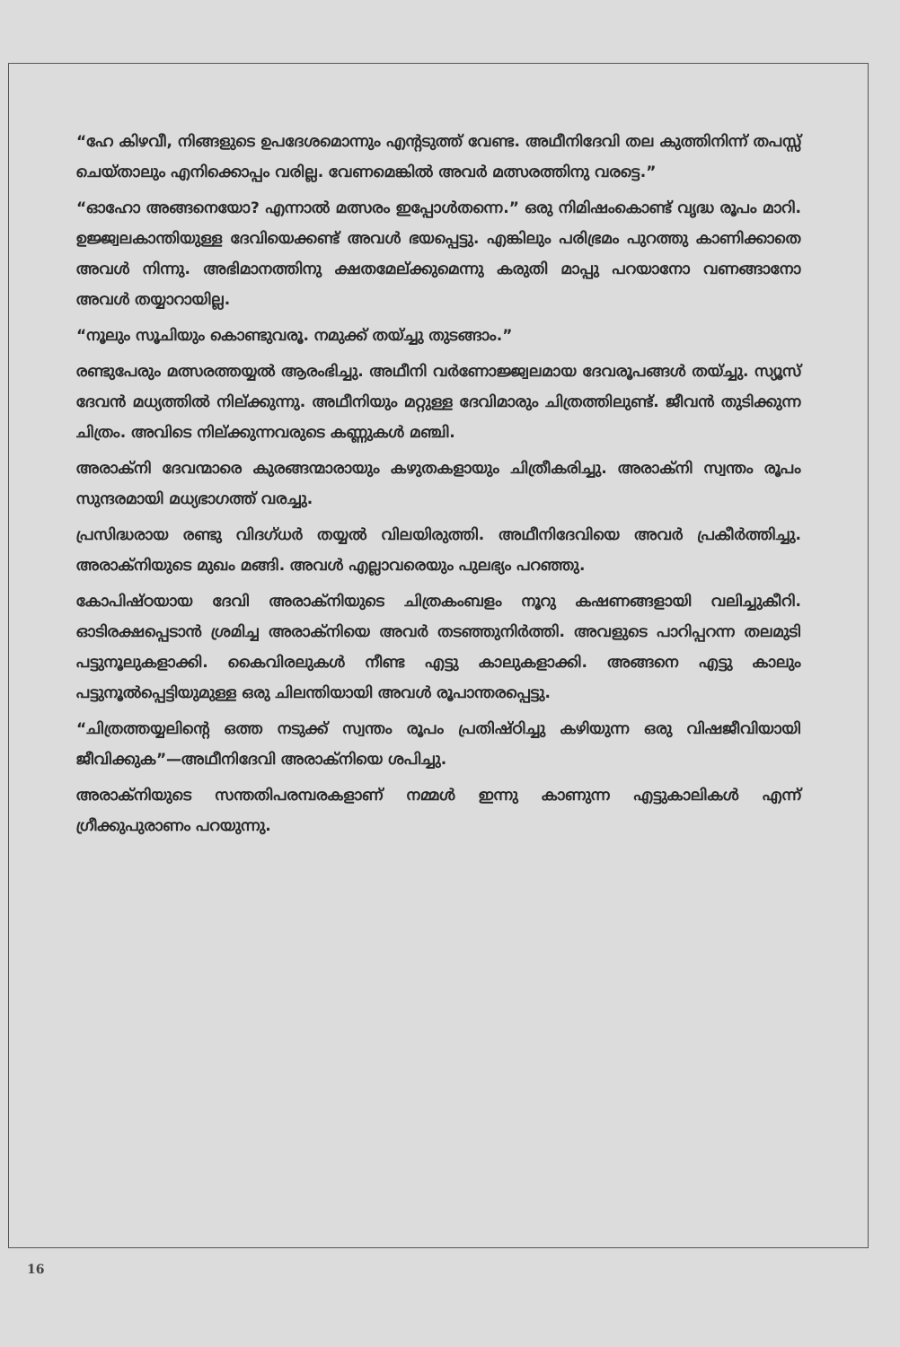“ഹേ കിഴവീ, നിങ്ങളുടെ ഉപദേശമൊന്നും എന്റടുത്ത് വേണ്ട. അഥീനിദേവി തല കുത്തിനിന്ന് തപസ്സ് ചെയ്താലും എനിക്കൊപ്പം വരില്ല. വേണമെങ്കിൽ അവർ മത്സരത്തിനു വരട്ടെ.”
“ഓഹോ അങ്ങനെയോ? എന്നാൽ മത്സരം ഇപ്പോൾതന്നെ.” ഒരു നിമിഷംകൊണ്ട് വൃദ്ധ രൂപം മാറി. ഉജ്ജ്വലകാന്തിയുള്ള ദേവിയെക്കണ്ട് അവൾ ഭയപ്പെട്ടു. എങ്കിലും പരിഭ്രമം പുറത്തു കാണിക്കാതെ അവൾ നിന്നു. അഭിമാനത്തിനു ക്ഷതമേല്ക്കുമെന്നു കരുതി മാപ്പു പറയാനോ വണങ്ങാനോ അവൾ തയ്യാറായില്ല.
“നൂലും സൂചിയും കൊണ്ടുവരൂ. നമുക്ക് തയ്ച്ചു തുടങ്ങാം.”
രണ്ടുപേരും മത്സരത്തയ്യൽ ആരംഭിച്ചു. അഥീനി വർണോജ്ജ്വലമായ ദേവരൂപങ്ങൾ തയ്ച്ചു. സ്യൂസ് ദേവൻ മധ്യത്തിൽ നില്ക്കുന്നു. അഥീനിയും മറ്റുള്ള ദേവിമാരും ചിത്രത്തിലുണ്ട്. ജീവൻ തുടിക്കുന്ന ചിത്രം. അവിടെ നില്ക്കുന്നവരുടെ കണ്ണുകൾ മഞ്ചി.
അരാക്നി ദേവന്മാരെ കുരങ്ങന്മാരായും കഴുതകളായും ചിത്രീകരിച്ചു. അരാക്നി സ്വന്തം രൂപം സുന്ദരമായി മധ്യഭാഗത്ത് വരച്ചു.
പ്രസിദ്ധരായ രണ്ടു വിദഗ്ധർ തയ്യൽ വിലയിരുത്തി. അഥീനിദേവിയെ അവർ പ്രകീർത്തിച്ചു. അരാക്നിയുടെ മുഖം മങ്ങി. അവൾ എല്ലാവരെയും പുലഭ്യം പറഞ്ഞു.
കോപിഷ്ഠയായ ദേവി അരാക്നിയുടെ ചിത്രകംബളം നൂറു കഷണങ്ങളായി വലിച്ചുകീറി. ഓടിരക്ഷപ്പെടാൻ ശ്രമിച്ച അരാക്നിയെ അവർ തടഞ്ഞുനിർത്തി. അവളുടെ പാറിപ്പറന്ന തലമുടി പട്ടുനൂലുകളാക്കി. കൈവിരലുകൾ നീണ്ട എട്ടു കാലുകളാക്കി. അങ്ങനെ എട്ടു കാലും പട്ടുനൂൽപ്പെട്ടിയുമുള്ള ഒരു ചിലന്തിയായി അവൾ രൂപാന്തരപ്പെട്ടു.
“ചിത്രത്തയ്യലിന്റെ ഒത്ത നടുക്ക് സ്വന്തം രൂപം പ്രതിഷ്ഠിച്ചു കഴിയുന്ന ഒരു വിഷജീവിയായി ജീവിക്കുക”—അഥീനിദേവി അരാക്നിയെ ശപിച്ചു.
അരാക്നിയുടെ സന്തതിപരമ്പരകളാണ് നമ്മൾ ഇന്നു കാണുന്ന എട്ടുകാലികൾ എന്ന് ഗ്രീക്കുപുരാണം പറയുന്നു.
16